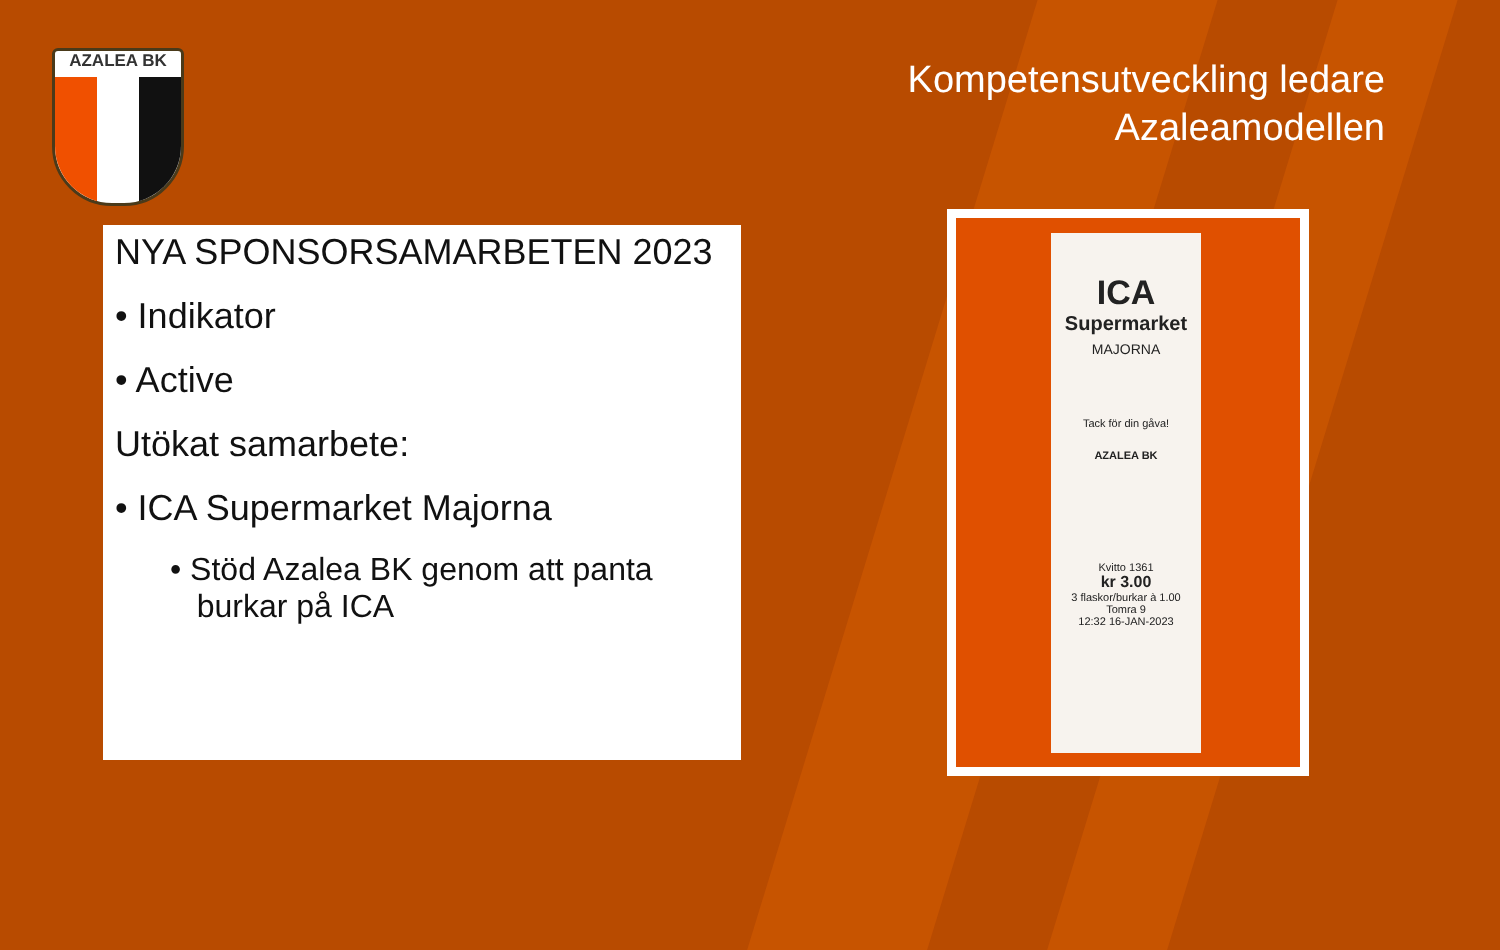AZALEA BK
Kompetensutveckling ledare
Azaleamodellen
NYA SPONSORSAMARBETEN 2023
• Indikator
• Active
Utökat samarbete:
• ICA Supermarket Majorna
• Stöd Azalea BK genom att panta
burkar på ICA
ICA
Supermarket
MAJORNA
Tack för din gåva!
AZALEA BK
Kvitto 1361
kr 3.00
3 flaskor/burkar à 1.00
Tomra 9
12:32 16-JAN-2023